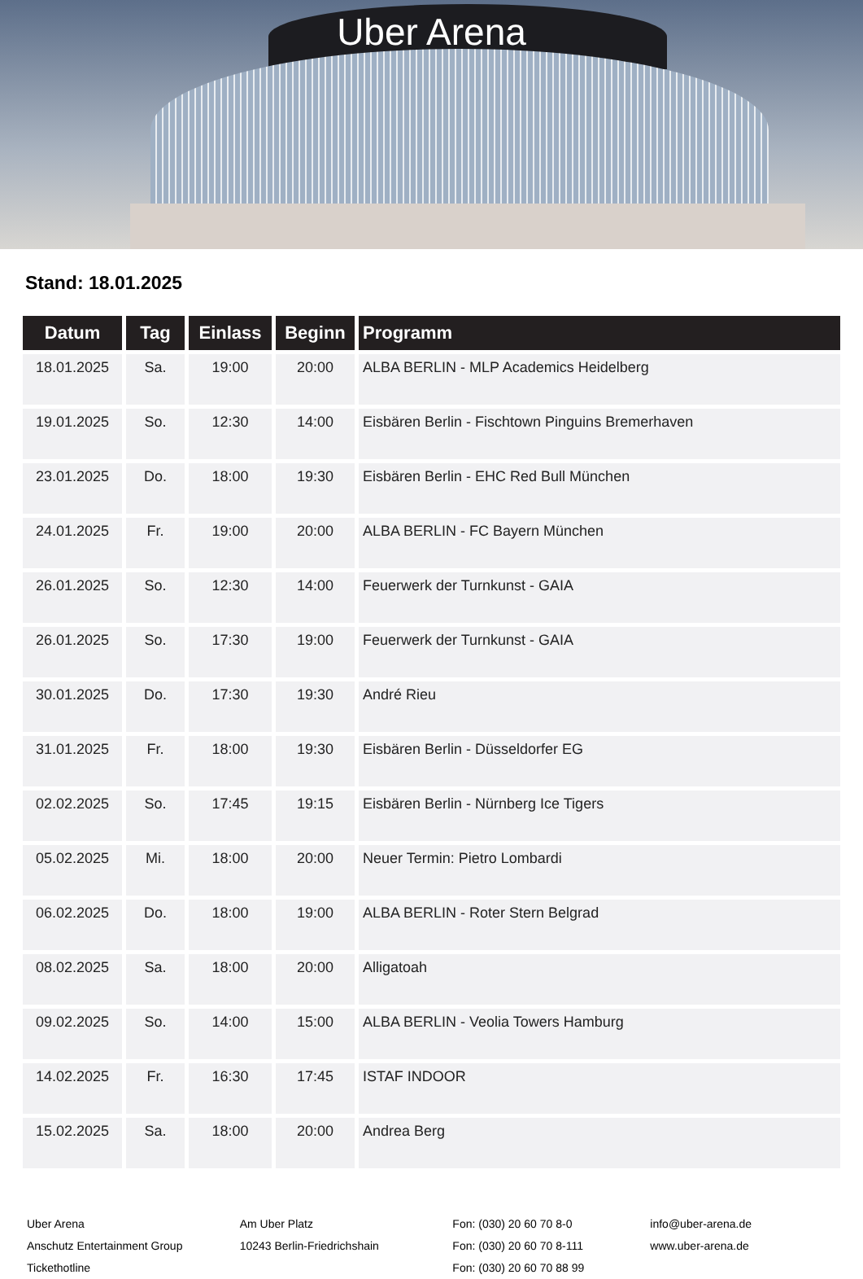Uber Arena
Stand: 18.01.2025
| Datum | Tag | Einlass | Beginn | Programm |
| --- | --- | --- | --- | --- |
| 18.01.2025 | Sa. | 19:00 | 20:00 | ALBA BERLIN - MLP Academics Heidelberg |
| 19.01.2025 | So. | 12:30 | 14:00 | Eisbären Berlin - Fischtown Pinguins Bremerhaven |
| 23.01.2025 | Do. | 18:00 | 19:30 | Eisbären Berlin - EHC Red Bull München |
| 24.01.2025 | Fr. | 19:00 | 20:00 | ALBA BERLIN - FC Bayern München |
| 26.01.2025 | So. | 12:30 | 14:00 | Feuerwerk der Turnkunst - GAIA |
| 26.01.2025 | So. | 17:30 | 19:00 | Feuerwerk der Turnkunst - GAIA |
| 30.01.2025 | Do. | 17:30 | 19:30 | André Rieu |
| 31.01.2025 | Fr. | 18:00 | 19:30 | Eisbären Berlin - Düsseldorfer EG |
| 02.02.2025 | So. | 17:45 | 19:15 | Eisbären Berlin - Nürnberg Ice Tigers |
| 05.02.2025 | Mi. | 18:00 | 20:00 | Neuer Termin: Pietro Lombardi |
| 06.02.2025 | Do. | 18:00 | 19:00 | ALBA BERLIN - Roter Stern Belgrad |
| 08.02.2025 | Sa. | 18:00 | 20:00 | Alligatoah |
| 09.02.2025 | So. | 14:00 | 15:00 | ALBA BERLIN - Veolia Towers Hamburg |
| 14.02.2025 | Fr. | 16:30 | 17:45 | ISTAF INDOOR |
| 15.02.2025 | Sa. | 18:00 | 20:00 | Andrea Berg |
Uber Arena
Anschutz Entertainment Group
Tickethotline
Am Uber Platz
10243 Berlin-Friedrichshain
Fon: (030) 20 60 70 8-0
Fon: (030) 20 60 70 8-111
Fon: (030) 20 60 70 88 99
info@uber-arena.de
www.uber-arena.de